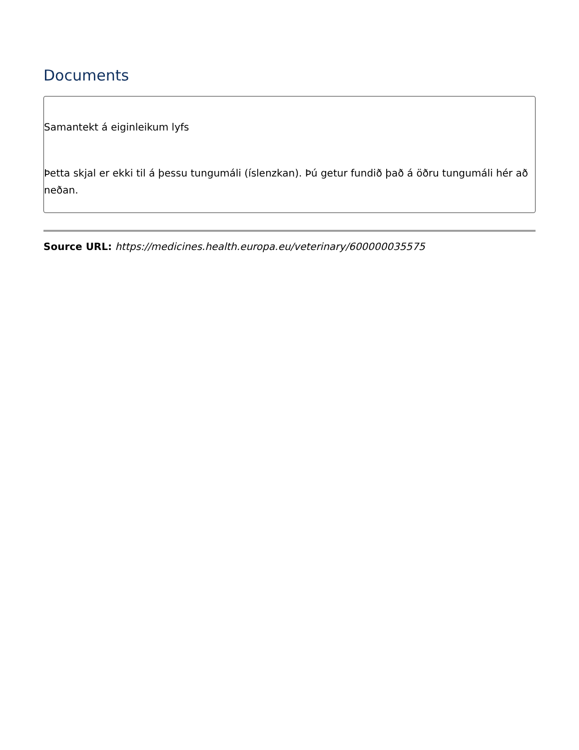Documents
Samantekt á eiginleikum lyfs
Þetta skjal er ekki til á þessu tungumáli (íslenzkan). Þú getur fundið það á öðru tungumáli hér að neðan.
Source URL: https://medicines.health.europa.eu/veterinary/600000035575